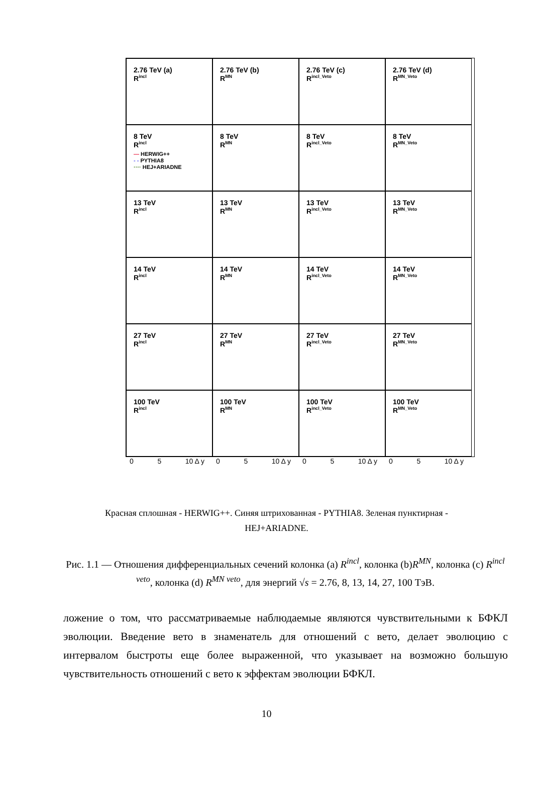2.76 TeV (a)
R<sup>incl</sup>
2.76 TeV (b)
R<sup>MN</sup>
2.76 TeV (c)
R<sup>incl_Veto</sup>
2.76 TeV (d)
R<sup>MN_Veto</sup>
8 TeV
R<sup>incl</sup>
— HERWIG++
- - PYTHIA8
···· HEJ+ARIADNE
8 TeV
R<sup>MN</sup>
8 TeV
R<sup>incl_Veto</sup>
8 TeV
R<sup>MN_Veto</sup>
13 TeV
R<sup>incl</sup>
13 TeV
R<sup>MN</sup>
13 TeV
R<sup>incl_Veto</sup>
13 TeV
R<sup>MN_Veto</sup>
14 TeV
R<sup>incl</sup>
14 TeV
R<sup>MN</sup>
14 TeV
R<sup>incl_Veto</sup>
14 TeV
R<sup>MN_Veto</sup>
27 TeV
R<sup>incl</sup>
27 TeV
R<sup>MN</sup>
27 TeV
R<sup>incl_Veto</sup>
27 TeV
R<sup>MN_Veto</sup>
100 TeV
R<sup>incl</sup>
100 TeV
R<sup>MN</sup>
100 TeV
R<sup>incl_Veto</sup>
100 TeV
R<sup>MN_Veto</sup>
0 5 10 Δ y 0 5 10 Δ y 0 5 10 Δ y 0 5 10 Δ y
Красная сплошная - HERWIG++. Синяя штрихованная - PYTHIA8. Зеленая пунктирная - HEJ+ARIADNE.
Рис. 1.1 — Отношения дифференциальных сечений колонка (a) R<sup>incl</sup>, колонка (b)R<sup>MN</sup>, колонка (c) R<sup>incl veto</sup>, колонка (d) R<sup>MN veto</sup>, для энергий √s = 2.76, 8, 13, 14, 27, 100 ТэВ.
ложение о том, что рассматриваемые наблюдаемые являются чувствительными к БФКЛ эволюции. Введение вето в знаменатель для отношений с вето, делает эволюцию с интервалом быстроты еще более выраженной, что указывает на возможно большую чувствительность отношений с вето к эффектам эволюции БФКЛ.
10